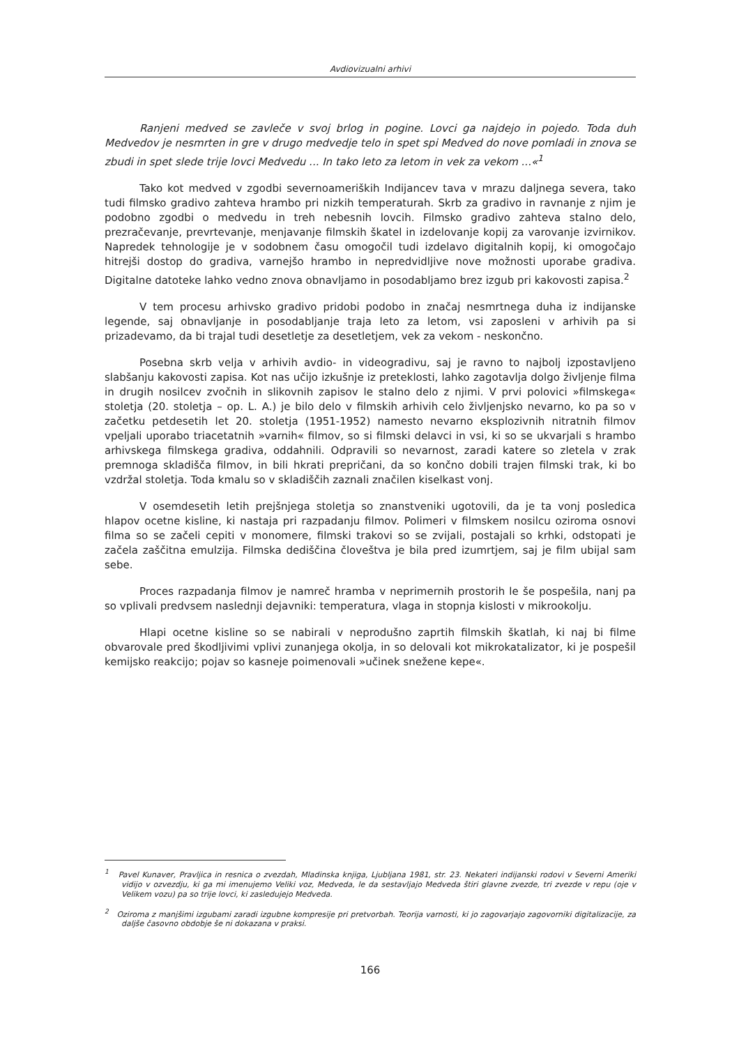Avdiovizualni arhivi
Ranjeni medved se zavleče v svoj brlog in pogine. Lovci ga najdejo in pojedo. Toda duh Medvedov je nesmrten in gre v drugo medvedje telo in spet spi Medved do nove pomladi in znova se zbudi in spet slede trije lovci Medvedu ... In tako leto za letom in vek za vekom ...«<sup>1</sup>
Tako kot medved v zgodbi severnoameriških Indijancev tava v mrazu daljnega severa, tako tudi filmsko gradivo zahteva hrambo pri nizkih temperaturah. Skrb za gradivo in ravnanje z njim je podobno zgodbi o medvedu in treh nebesnih lovcih. Filmsko gradivo zahteva stalno delo, prezračevanje, prevrtevanje, menjavanje filmskih škatel in izdelovanje kopij za varovanje izvirnikov. Napredek tehnologije je v sodobnem času omogočil tudi izdelavo digitalnih kopij, ki omogočajo hitrejši dostop do gradiva, varnejšo hrambo in nepredvidljive nove možnosti uporabe gradiva. Digitalne datoteke lahko vedno znova obnavljamo in posodabljamo brez izgub pri kakovosti zapisa.<sup>2</sup>
V tem procesu arhivsko gradivo pridobi podobo in značaj nesmrtnega duha iz indijanske legende, saj obnavljanje in posodabljanje traja leto za letom, vsi zaposleni v arhivih pa si prizadevamo, da bi trajal tudi desetletje za desetletjem, vek za vekom - neskončno.
Posebna skrb velja v arhivih avdio- in videogradivu, saj je ravno to najbolj izpostavljeno slabšanju kakovosti zapisa. Kot nas učijo izkušnje iz preteklosti, lahko zagotavlja dolgo življenje filma in drugih nosilcev zvočnih in slikovnih zapisov le stalno delo z njimi. V prvi polovici »filmskega« stoletja (20. stoletja – op. L. A.) je bilo delo v filmskih arhivih celo življenjsko nevarno, ko pa so v začetku petdesetih let 20. stoletja (1951-1952) namesto nevarno eksplozivnih nitratnih filmov vpeljali uporabo triacetatnih »varnih« filmov, so si filmski delavci in vsi, ki so se ukvarjali s hrambo arhivskega filmskega gradiva, oddahnili. Odpravili so nevarnost, zaradi katere so zletela v zrak premnoga skladišča filmov, in bili hkrati prepričani, da so končno dobili trajen filmski trak, ki bo vzdržal stoletja. Toda kmalu so v skladiščih zaznali značilen kiselkast vonj.
V osemdesetih letih prejšnjega stoletja so znanstveniki ugotovili, da je ta vonj posledica hlapov ocetne kisline, ki nastaja pri razpadanju filmov. Polimeri v filmskem nosilcu oziroma osnovi filma so se začeli cepiti v monomere, filmski trakovi so se zvijali, postajali so krhki, odstopati je začela zaščitna emulzija. Filmska dediščina človeštva je bila pred izumrtjem, saj je film ubijal sam sebe.
Proces razpadanja filmov je namreč hramba v neprimernih prostorih le še pospešila, nanj pa so vplivali predvsem naslednji dejavniki: temperatura, vlaga in stopnja kislosti v mikrookolju.
Hlapi ocetne kisline so se nabirali v neprodušno zaprtih filmskih škatlah, ki naj bi filme obvarovale pred škodljivimi vplivi zunanjega okolja, in so delovali kot mikrokatalizator, ki je pospešil kemijsko reakcijo; pojav so kasneje poimenovali »učinek snežene kepe«.
<sup>1</sup> Pavel Kunaver, Pravljica in resnica o zvezdah, Mladinska knjiga, Ljubljana 1981, str. 23. Nekateri indijanski rodovi v Severni Ameriki vidijo v ozvezdju, ki ga mi imenujemo Veliki voz, Medveda, le da sestavljajo Medveda štiri glavne zvezde, tri zvezde v repu (oje v Velikem vozu) pa so trije lovci, ki zasledujejo Medveda.
<sup>2</sup> Oziroma z manjšimi izgubami zaradi izgubne kompresije pri pretvorbah. Teorija varnosti, ki jo zagovarjajo zagovorniki digitalizacije, za daljše časovno obdobje še ni dokazana v praksi.
166